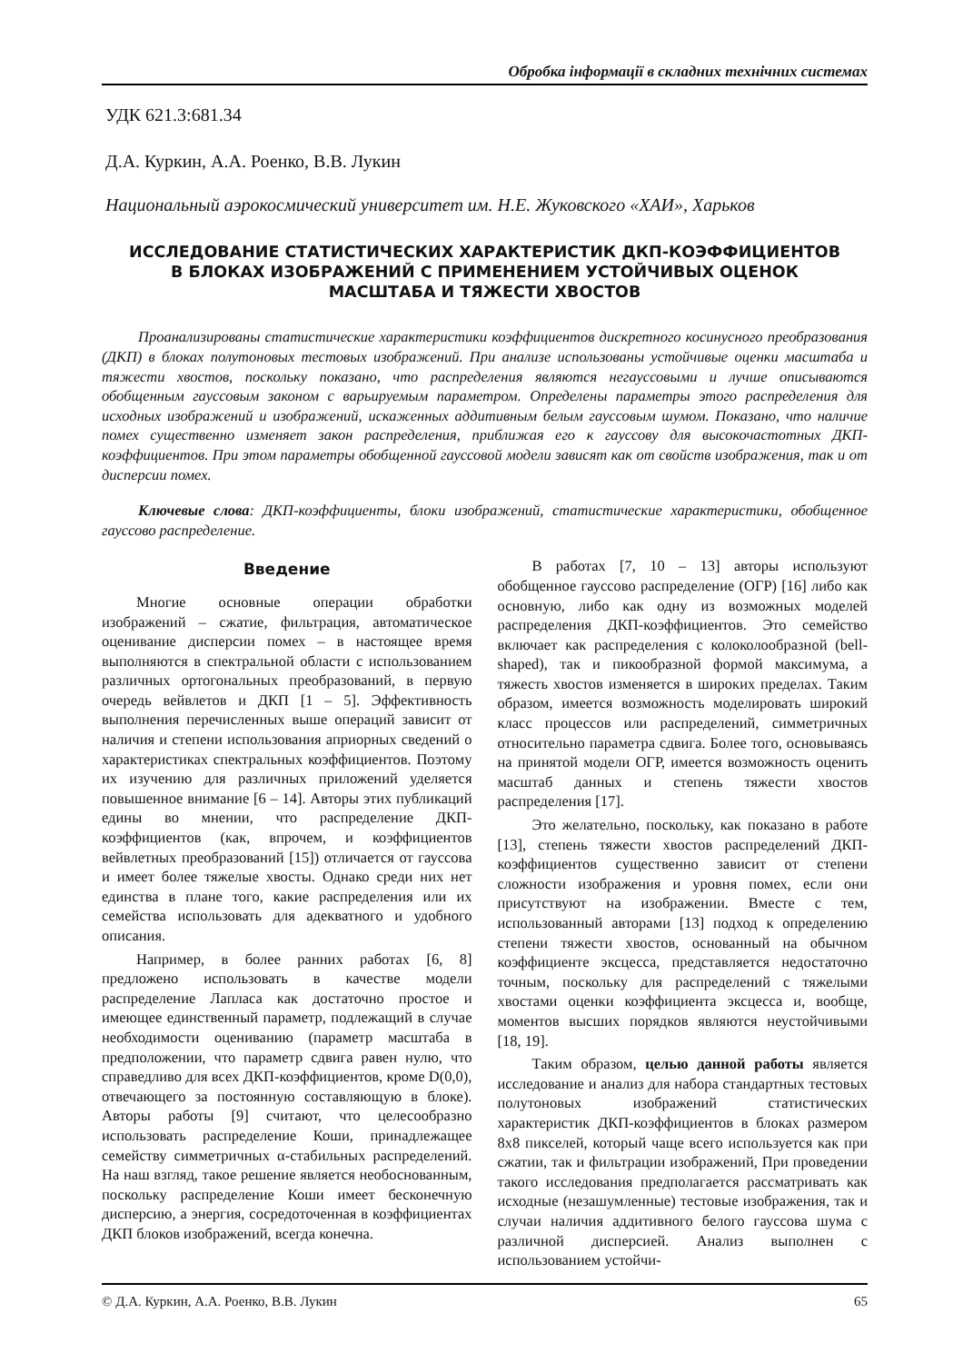Обробка інформації в складних технічних системах
УДК 621.3:681.34
Д.А. Куркин, А.А. Роенко, В.В. Лукин
Национальный аэрокосмический университет им. Н.Е. Жуковского «ХАИ», Харьков
ИССЛЕДОВАНИЕ СТАТИСТИЧЕСКИХ ХАРАКТЕРИСТИК ДКП-КОЭФФИЦИЕНТОВ
В БЛОКАХ ИЗОБРАЖЕНИЙ С ПРИМЕНЕНИЕМ УСТОЙЧИВЫХ ОЦЕНОК
МАСШТАБА И ТЯЖЕСТИ ХВОСТОВ
Проанализированы статистические характеристики коэффициентов дискретного косинусного преобразования (ДКП) в блоках полутоновых тестовых изображений. При анализе использованы устойчивые оценки масштаба и тяжести хвостов, поскольку показано, что распределения являются негауссовыми и лучше описываются обобщенным гауссовым законом с варьируемым параметром. Определены параметры этого распределения для исходных изображений и изображений, искаженных аддитивным белым гауссовым шумом. Показано, что наличие помех существенно изменяет закон распределения, приближая его к гауссову для высокочастотных ДКП-коэффициентов. При этом параметры обобщенной гауссовой модели зависят как от свойств изображения, так и от дисперсии помех.
Ключевые слова: ДКП-коэффициенты, блоки изображений, статистические характеристики, обобщенное гауссово распределение.
Введение
Многие основные операции обработки изображений – сжатие, фильтрация, автоматическое оценивание дисперсии помех – в настоящее время выполняются в спектральной области с использованием различных ортогональных преобразований, в первую очередь вейвлетов и ДКП [1 – 5]. Эффективность выполнения перечисленных выше операций зависит от наличия и степени использования априорных сведений о характеристиках спектральных коэффициентов. Поэтому их изучению для различных приложений уделяется повышенное внимание [6 – 14]. Авторы этих публикаций едины во мнении, что распределение ДКП-коэффициентов (как, впрочем, и коэффициентов вейвлетных преобразований [15]) отличается от гауссова и имеет более тяжелые хвосты. Однако среди них нет единства в плане того, какие распределения или их семейства использовать для адекватного и удобного описания.
Например, в более ранних работах [6, 8] предложено использовать в качестве модели распределение Лапласа как достаточно простое и имеющее единственный параметр, подлежащий в случае необходимости оцениванию (параметр масштаба в предположении, что параметр сдвига равен нулю, что справедливо для всех ДКП-коэффициентов, кроме D(0,0), отвечающего за постоянную составляющую в блоке). Авторы работы [9] считают, что целесообразно использовать распределение Коши, принадлежащее семейству симметричных α-стабильных распределений. На наш взгляд, такое решение является необоснованным, поскольку распределение Коши имеет бесконечную дисперсию, а энергия, сосредоточенная в коэффициентах ДКП блоков изображений, всегда конечна.
В работах [7, 10 – 13] авторы используют обобщенное гауссово распределение (ОГР) [16] либо как основную, либо как одну из возможных моделей распределения ДКП-коэффициентов. Это семейство включает как распределения с колоколообразной (bell-shaped), так и пикообразной формой максимума, а тяжесть хвостов изменяется в широких пределах. Таким образом, имеется возможность моделировать широкий класс процессов или распределений, симметричных относительно параметра сдвига. Более того, основываясь на принятой модели ОГР, имеется возможность оценить масштаб данных и степень тяжести хвостов распределения [17].
Это желательно, поскольку, как показано в работе [13], степень тяжести хвостов распределений ДКП-коэффициентов существенно зависит от степени сложности изображения и уровня помех, если они присутствуют на изображении. Вместе с тем, использованный авторами [13] подход к определению степени тяжести хвостов, основанный на обычном коэффициенте эксцесса, представляется недостаточно точным, поскольку для распределений с тяжелыми хвостами оценки коэффициента эксцесса и, вообще, моментов высших порядков являются неустойчивыми [18, 19].
Таким образом, целью данной работы является исследование и анализ для набора стандартных тестовых полутоновых изображений статистических характеристик ДКП-коэффициентов в блоках размером 8x8 пикселей, который чаще всего используется как при сжатии, так и фильтрации изображений, При проведении такого исследования предполагается рассматривать как исходные (незашумленные) тестовые изображения, так и случаи наличия аддитивного белого гауссова шума с различной дисперсией. Анализ выполнен с использованием устойчи-
© Д.А. Куркин, А.А. Роенко, В.В. Лукин 65